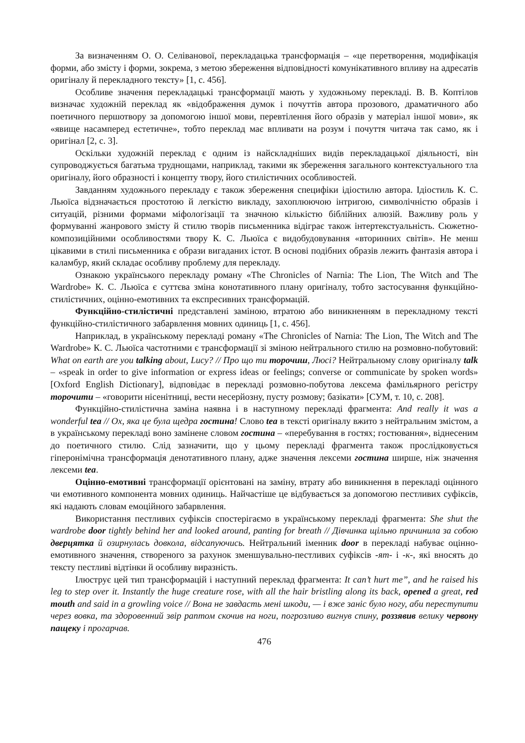За визначенням О. О. Селіванової, перекладацька трансформація – «це перетворення, модифікація форми, або змісту і форми, зокрема, з метою збереження відповідності комунікативного впливу на адресатів оригіналу й перекладного тексту» [1, с. 456].
Особливе значення перекладацькі трансформації мають у художньому перекладі. В. В. Коптілов визначає художній переклад як «відображення думок і почуттів автора прозового, драматичного або поетичного першотвору за допомогою іншої мови, перевтілення його образів у матеріал іншої мови», як «явище насамперед естетичне», тобто переклад має впливати на розум і почуття читача так само, як і оригінал [2, с. 3].
Оскільки художній переклад є одним із найскладніших видів перекладацької діяльності, він супроводжується багатьма труднощами, наприклад, такими як збереження загального контекстуального тла оригіналу, його образності і концепту твору, його стилістичних особливостей.
Завданням художнього перекладу є також збереження специфіки ідіостилю автора. Ідіостиль К. С. Льюїса відзначається простотою й легкістю викладу, захоплюючою інтригою, символічністю образів і ситуацій, різними формами міфологізації та значною кількістю біблійних алюзій. Важливу роль у формуванні жанрового змісту й стилю творів письменника відіграє також інтертекстуальність. Сюжетно-композиційними особливостями твору К. С. Льюїса є видобудовування «вторинних світів». Не менш цікавими в стилі письменника є образи вигаданих істот. В основі подібних образів лежить фантазія автора і каламбур, який складає особливу проблему для перекладу.
Ознакою українського перекладу роману «The Chronicles of Narnia: The Lion, The Witch and The Wardrobe» К. С. Льюїса є суттєва зміна конотативного плану оригіналу, тобто застосування функційно-стилістичних, оцінно-емотивних та експресивних трансформацій.
Функційно-стилістичні представлені заміною, втратою або виникненням в перекладному тексті функційно-стилістичного забарвлення мовних одиниць [1, с. 456].
Наприклад, в українському перекладі роману «The Chronicles of Narnia: The Lion, The Witch and The Wardrobe» К. С. Льюїса частотними є трансформації зі зміною нейтрального стилю на розмовно-побутовий: What on earth are you talking about, Lucy? // Про що ти торочиш, Люсі? Нейтральному слову оригіналу talk – «speak in order to give information or express ideas or feelings; converse or communicate by spoken words» [Oxford English Dictionary], відповідає в перекладі розмовно-побутова лексема фамільярного регістру торочити – «говорити нісенітниці, вести несерйозну, пусту розмову; базікати» [СУМ, т. 10, с. 208].
Функційно-стилістична заміна наявна і в наступному перекладі фрагмента: And really it was a wonderful tea // Ох, яка це була щедра гостина! Слово tea в тексті оригіналу вжито з нейтральним змістом, а в українському перекладі воно замінене словом гостина – «перебування в гостях; гостювання», віднесеним до поетичного стилю. Слід зазначити, що у цьому перекладі фрагмента також прослідковується гіперонімічна трансформація денотативного плану, адже значення лексеми гостина ширше, ніж значення лексеми tea.
Оцінно-емотивні трансформації орієнтовані на заміну, втрату або виникнення в перекладі оцінного чи емотивного компонента мовних одиниць. Найчастіше це відбувається за допомогою пестливих суфіксів, які надають словам емоційного забарвлення.
Використання пестливих суфіксів спостерігаємо в українському перекладі фрагмента: She shut the wardrobe door tightly behind her and looked around, panting for breath // Дівчинка щільно причинила за собою дверцятка й озирнулась довкола, відсапуючись. Нейтральний іменник door в перекладі набуває оцінно-емотивного значення, створеного за рахунок зменшувально-пестливих суфіксів -ят- і -к-, які вносять до тексту пестливі відтінки й особливу виразність.
Ілюструє цей тип трансформацій і наступний переклад фрагмента: It can’t hurt me”, and he raised his leg to step over it. Instantly the huge creature rose, with all the hair bristling along its back, opened a great, red mouth and said in a growling voice // Вона не завдасть мені шкоди, — і вже заніс було ногу, аби переступити через вовка, та здоровенний звір раптом скочив на ноги, погрозливо вигнув спину, роззявив велику червону пащеку і прогарчав.
476